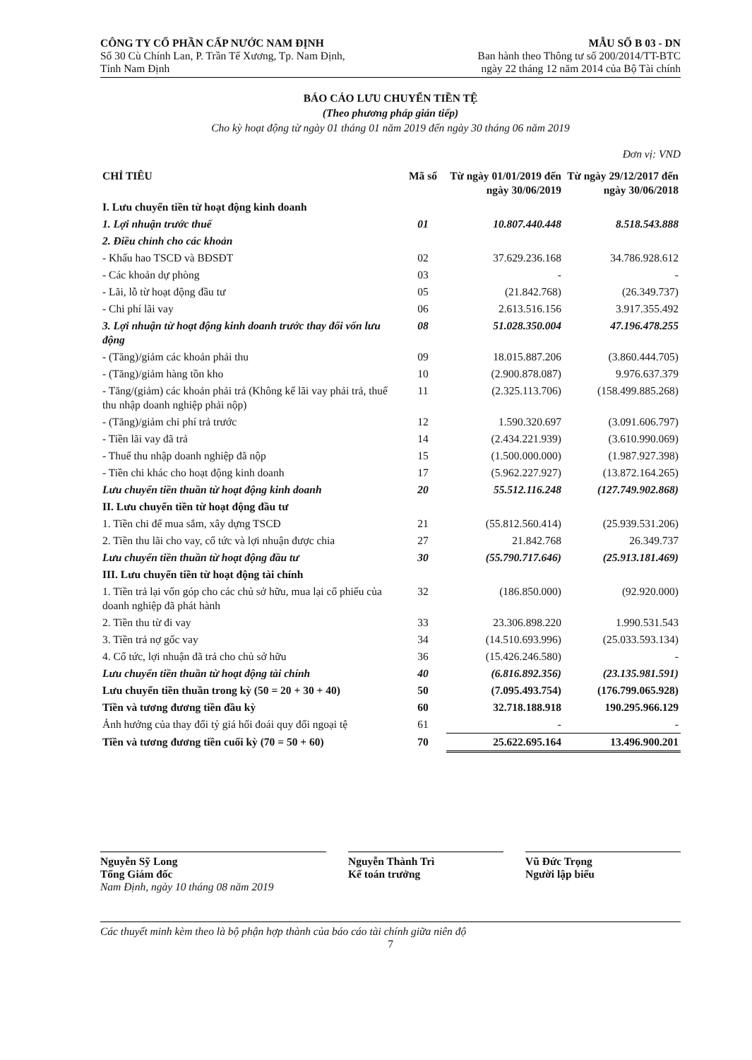CÔNG TY CỔ PHẦN CẤP NƯỚC NAM ĐỊNH
Số 30 Cù Chính Lan, P. Trần Tế Xương, Tp. Nam Định,
Tỉnh Nam Định
MẪU SỐ B 03 - DN
Ban hành theo Thông tư số 200/2014/TT-BTC
ngày 22 tháng 12 năm 2014 của Bộ Tài chính
BÁO CÁO LƯU CHUYỂN TIỀN TỆ
(Theo phương pháp gián tiếp)
Cho kỳ hoạt động từ ngày 01 tháng 01 năm 2019 đến ngày 30 tháng 06 năm 2019
Đơn vị: VND
| CHỈ TIÊU | Mã số | Từ ngày 01/01/2019 đến ngày 30/06/2019 | Từ ngày 29/12/2017 đến ngày 30/06/2018 |
| --- | --- | --- | --- |
| I. Lưu chuyển tiền từ hoạt động kinh doanh | | | |
| 1. Lợi nhuận trước thuế | 01 | 10.807.440.448 | 8.518.543.888 |
| 2. Điều chỉnh cho các khoản | | | |
| - Khấu hao TSCĐ và BĐSĐT | 02 | 37.629.236.168 | 34.786.928.612 |
| - Các khoản dự phòng | 03 | - | - |
| - Lãi, lỗ từ hoạt động đầu tư | 05 | (21.842.768) | (26.349.737) |
| - Chi phí lãi vay | 06 | 2.613.516.156 | 3.917.355.492 |
| 3. Lợi nhuận từ hoạt động kinh doanh trước thay đổi vốn lưu động | 08 | 51.028.350.004 | 47.196.478.255 |
| - (Tăng)/giảm các khoản phải thu | 09 | 18.015.887.206 | (3.860.444.705) |
| - (Tăng)/giảm hàng tồn kho | 10 | (2.900.878.087) | 9.976.637.379 |
| - Tăng/(giảm) các khoản phải trả (Không kể lãi vay phải trả, thuế thu nhập doanh nghiệp phải nộp) | 11 | (2.325.113.706) | (158.499.885.268) |
| - (Tăng)/giảm chi phí trả trước | 12 | 1.590.320.697 | (3.091.606.797) |
| - Tiền lãi vay đã trả | 14 | (2.434.221.939) | (3.610.990.069) |
| - Thuế thu nhập doanh nghiệp đã nộp | 15 | (1.500.000.000) | (1.987.927.398) |
| - Tiền chi khác cho hoạt động kinh doanh | 17 | (5.962.227.927) | (13.872.164.265) |
| Lưu chuyển tiền thuần từ hoạt động kinh doanh | 20 | 55.512.116.248 | (127.749.902.868) |
| II. Lưu chuyển tiền từ hoạt động đầu tư | | | |
| 1. Tiền chi để mua sắm, xây dựng TSCĐ | 21 | (55.812.560.414) | (25.939.531.206) |
| 2. Tiền thu lãi cho vay, cổ tức và lợi nhuận được chia | 27 | 21.842.768 | 26.349.737 |
| Lưu chuyển tiền thuần từ hoạt động đầu tư | 30 | (55.790.717.646) | (25.913.181.469) |
| III. Lưu chuyển tiền từ hoạt động tài chính | | | |
| 1. Tiền trả lại vốn góp cho các chủ sở hữu, mua lại cổ phiếu của doanh nghiệp đã phát hành | 32 | (186.850.000) | (92.920.000) |
| 2. Tiền thu từ đi vay | 33 | 23.306.898.220 | 1.990.531.543 |
| 3. Tiền trả nợ gốc vay | 34 | (14.510.693.996) | (25.033.593.134) |
| 4. Cổ tức, lợi nhuận đã trả cho chủ sở hữu | 36 | (15.426.246.580) | - |
| Lưu chuyển tiền thuần từ hoạt động tài chính | 40 | (6.816.892.356) | (23.135.981.591) |
| Lưu chuyển tiền thuần trong kỳ (50 = 20 + 30 + 40) | 50 | (7.095.493.754) | (176.799.065.928) |
| Tiền và tương đương tiền đầu kỳ | 60 | 32.718.188.918 | 190.295.966.129 |
| Ảnh hưởng của thay đổi tỷ giá hối đoái quy đổi ngoại tệ | 61 | - | - |
| Tiền và tương đương tiền cuối kỳ (70 = 50 + 60) | 70 | 25.622.695.164 | 13.496.900.201 |
Nguyễn Sỹ Long
Tổng Giám đốc
Nam Định, ngày 10 tháng 08 năm 2019
Nguyễn Thành Trì
Kế toán trưởng
Vũ Đức Trọng
Người lập biểu
Các thuyết minh kèm theo là bộ phận hợp thành của báo cáo tài chính giữa niên độ
7